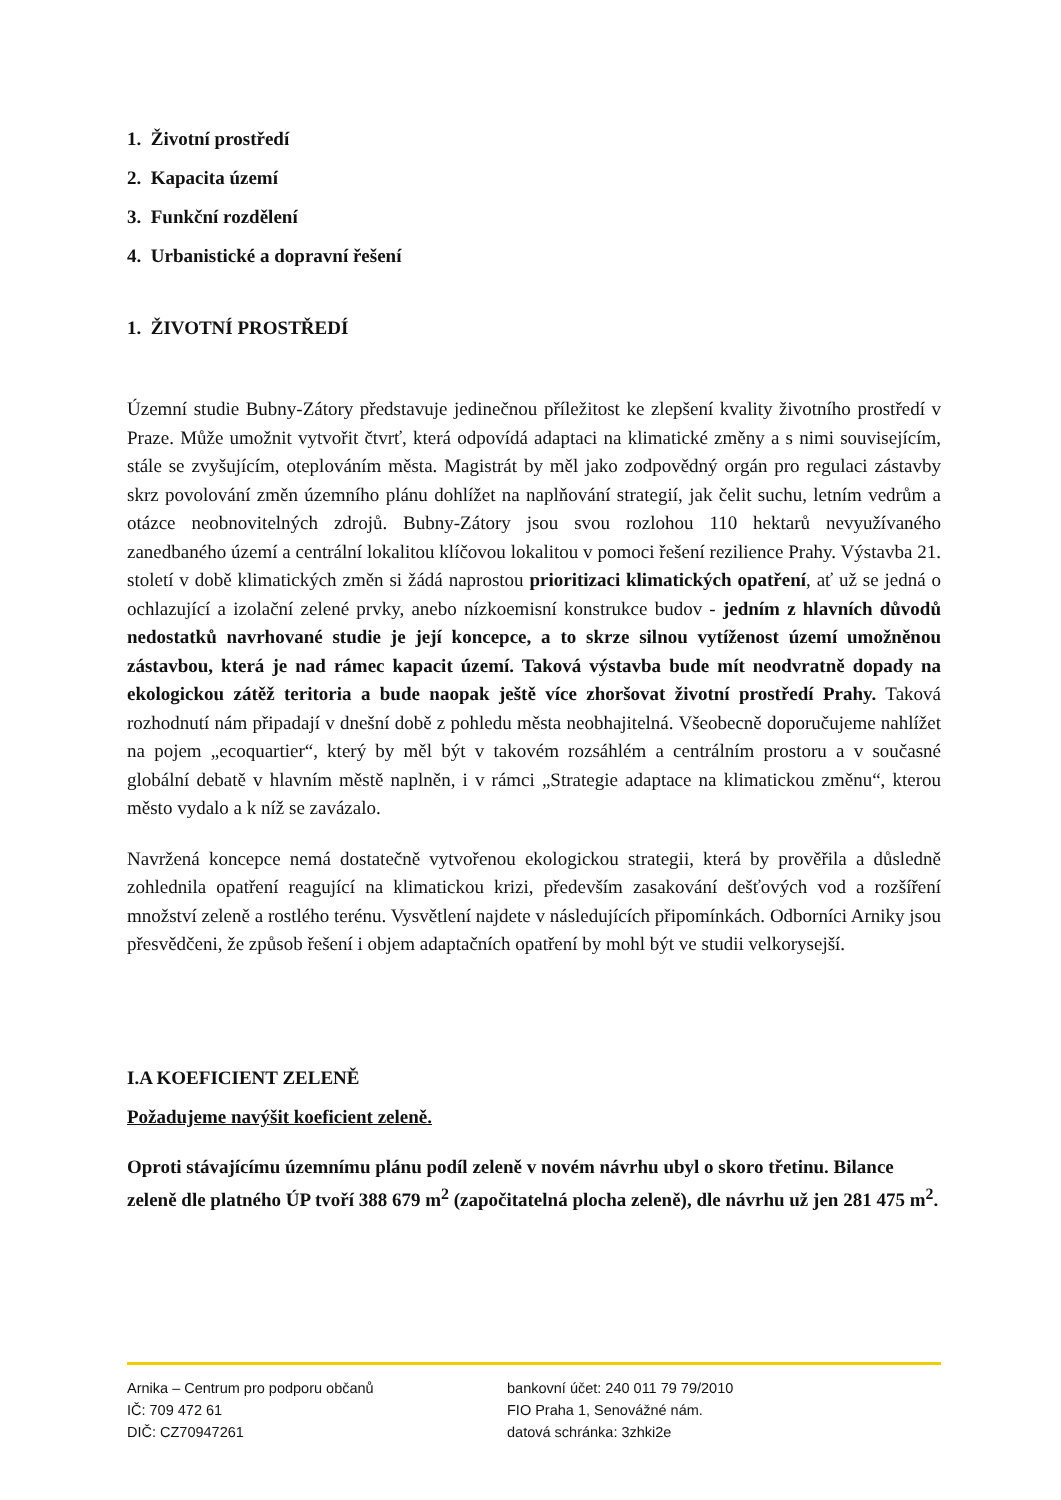1. Životní prostředí
2. Kapacita území
3. Funkční rozdělení
4. Urbanistické a dopravní řešení
1. ŽIVOTNÍ PROSTŘEDÍ
Územní studie Bubny-Zátory představuje jedinečnou příležitost ke zlepšení kvality životního prostředí v Praze. Může umožnit vytvořit čtvrť, která odpovídá adaptaci na klimatické změny a s nimi souvisejícím, stále se zvyšujícím, oteplováním města. Magistrát by měl jako zodpovědný orgán pro regulaci zástavby skrz povolování změn územního plánu dohlížet na naplňování strategií, jak čelit suchu, letním vedrům a otázce neobnovitelných zdrojů. Bubny-Zátory jsou svou rozlohou 110 hektarů nevyužívaného zanedbaného území a centrální lokalitou klíčovou lokalitou v pomoci řešení rezilience Prahy. Výstavba 21. století v době klimatických změn si žádá naprostou prioritizaci klimatických opatření, ať už se jedná o ochlazující a izolační zelené prvky, anebo nízkoemisní konstrukce budov - jedním z hlavních důvodů nedostatků navrhované studie je její koncepce, a to skrze silnou vytíženost území umožněnou zástavbou, která je nad rámec kapacit území. Taková výstavba bude mít neodvratně dopady na ekologickou zátěž teritoria a bude naopak ještě více zhoršovat životní prostředí Prahy. Taková rozhodnutí nám připadají v dnešní době z pohledu města neobhajitelná. Všeobecně doporučujeme nahlížet na pojem „ecoquartier“, který by měl být v takovém rozsáhlém a centrálním prostoru a v současné globální debatě v hlavním městě naplněn, i v rámci „Strategie adaptace na klimatickou změnu“, kterou město vydalo a k níž se zavázalo.
Navržená koncepce nemá dostatečně vytvořenou ekologickou strategii, která by prověřila a důsledně zohlednila opatření reagující na klimatickou krizi, především zasakování dešťových vod a rozšíření množství zeleně a rostlého terénu. Vysvětlení najdete v následujících připomínkách. Odborníci Arniky jsou přesvědčeni, že způsob řešení i objem adaptačních opatření by mohl být ve studii velkorysejší.
I.A KOEFICIENT ZELENĚ
Požadujeme navýšit koeficient zeleně.
Oproti stávajícímu územnímu plánu podíl zeleně v novém návrhu ubyl o skoro třetinu. Bilance zeleně dle platného ÚP tvoří 388 679 m<sup>2</sup> (započitatelná plocha zeleně), dle návrhu už jen 281 475 m<sup>2</sup>.
Arnika – Centrum pro podporu občanů
IČ: 709 472 61
DIČ: CZ70947261
bankovní účet: 240 011 79 79/2010
FIO Praha 1, Senovážné nám.
datová schránka: 3zhki2e